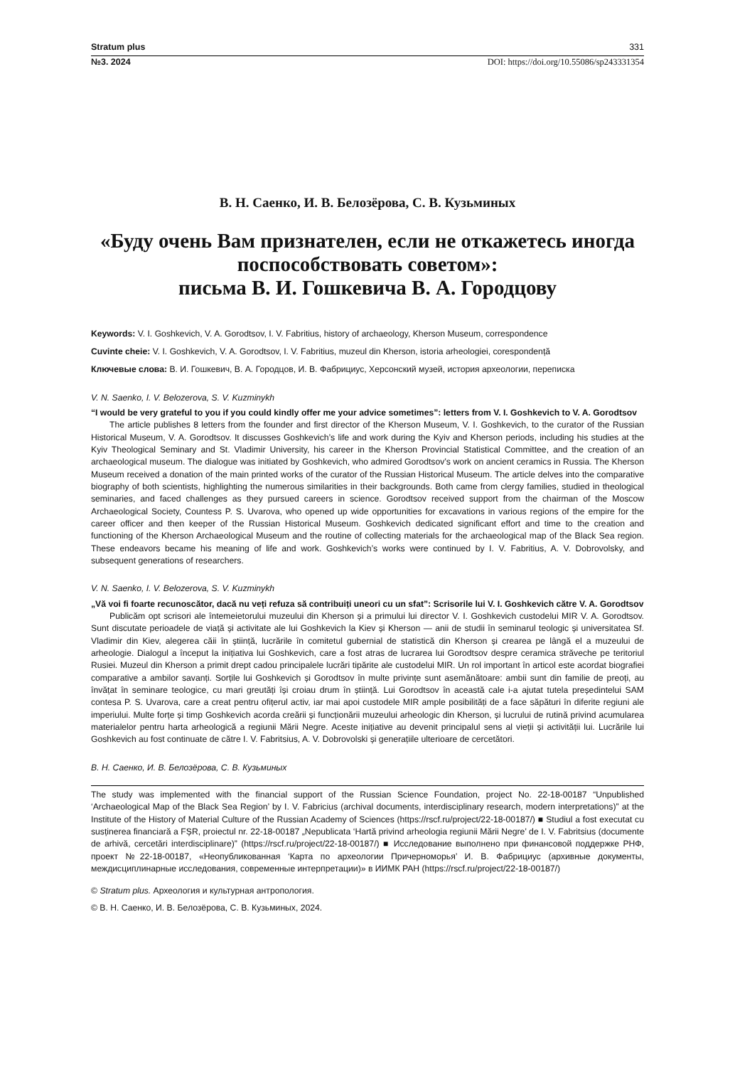Stratum plus 331
№3. 2024 DOI: https://doi.org/10.55086/sp243331354
В. Н. Саенко, И. В. Белозёрова, С. В. Кузьминых
«Буду очень Вам признателен, если не откажетесь иногда поспособствовать советом»:
письма В. И. Гошкевича В. А. Городцову
Keywords: V. I. Goshkevich, V. A. Gorodtsov, I. V. Fabritius, history of archaeology, Kherson Museum, correspondence
Cuvinte cheie: V. I. Goshkevich, V. A. Gorodtsov, I. V. Fabritius, muzeul din Kherson, istoria arheologiei, corespondență
Ключевые слова: В. И. Гошкевич, В. А. Городцов, И. В. Фабрициус, Херсонский музей, история археологии, переписка
V. N. Saenko, I. V. Belozerova, S. V. Kuzminykh
“I would be very grateful to you if you could kindly offer me your advice sometimes”: letters from V. I. Goshkevich to V. A. Gorodtsov
The article publishes 8 letters from the founder and first director of the Kherson Museum, V. I. Goshkevich, to the curator of the Russian Historical Museum, V. A. Gorodtsov. It discusses Goshkevich’s life and work during the Kyiv and Kherson periods, including his studies at the Kyiv Theological Seminary and St. Vladimir University, his career in the Kherson Provincial Statistical Committee, and the creation of an archaeological museum. The dialogue was initiated by Goshkevich, who admired Gorodtsov’s work on ancient ceramics in Russia. The Kherson Museum received a donation of the main printed works of the curator of the Russian Historical Museum. The article delves into the comparative biography of both scientists, highlighting the numerous similarities in their backgrounds. Both came from clergy families, studied in theological seminaries, and faced challenges as they pursued careers in science. Gorodtsov received support from the chairman of the Moscow Archaeological Society, Countess P. S. Uvarova, who opened up wide opportunities for excavations in various regions of the empire for the career officer and then keeper of the Russian Historical Museum. Goshkevich dedicated significant effort and time to the creation and functioning of the Kherson Archaeological Museum and the routine of collecting materials for the archaeological map of the Black Sea region. These endeavors became his meaning of life and work. Goshkevich’s works were continued by I. V. Fabritius, A. V. Dobrovolsky, and subsequent generations of researchers.
V. N. Saenko, I. V. Belozerova, S. V. Kuzminykh
„Vă voi fi foarte recunoscător, dacă nu veți refuza să contribuiți uneori cu un sfat”: Scrisorile lui V. I. Goshkevich către V. A. Gorodtsov
Publicăm opt scrisori ale întemeietorului muzeului din Kherson și a primului lui director V. I. Goshkevich custodelui MIR V. A. Gorodtsov. Sunt discutate perioadele de viață și activitate ale lui Goshkevich la Kiev și Kherson — anii de studii în seminarul teologic și universitatea Sf. Vladimir din Kiev, alegerea căii în știință, lucrările în comitetul gubernial de statistică din Kherson și crearea pe lângă el a muzeului de arheologie. Dialogul a început la inițiativa lui Goshkevich, care a fost atras de lucrarea lui Gorodtsov despre ceramica străveche pe teritoriul Rusiei. Muzeul din Kherson a primit drept cadou principalele lucrări tipărite ale custodelui MIR. Un rol important în articol este acordat biografiei comparative a ambilor savanți. Sorțile lui Goshkevich și Gorodtsov în multe privințe sunt asemănătoare: ambii sunt din familie de preoți, au învățat în seminare teologice, cu mari greutăți își croiau drum în știință. Lui Gorodtsov în această cale i-a ajutat tutela președintelui SAM contesa P. S. Uvarova, care a creat pentru ofițerul activ, iar mai apoi custodele MIR ample posibilități de a face săpături în diferite regiuni ale imperiului. Multe forțe și timp Goshkevich acorda creării și funcționării muzeului arheologic din Kherson, și lucrului de rutină privind acumularea materialelor pentru harta arheologică a regiunii Mării Negre. Aceste inițiative au devenit principalul sens al vieții și activității lui. Lucrările lui Goshkevich au fost continuate de către I. V. Fabritsius, A. V. Dobrovolski și generațiile ulterioare de cercetători.
В. Н. Саенко, И. В. Белозёрова, С. В. Кузьминых
The study was implemented with the financial support of the Russian Science Foundation, project No. 22-18-00187 “Unpublished ‘Archaeological Map of the Black Sea Region’ by I. V. Fabricius (archival documents, interdisciplinary research, modern interpretations)” at the Institute of the History of Material Culture of the Russian Academy of Sciences (https://rscf.ru/project/22-18-00187/) ■ Studiul a fost executat cu susținerea financiară a FȘR, proiectul nr. 22-18-00187 „Nepublicata ‘Hartă privind arheologia regiunii Mării Negre’ de I. V. Fabritsius (documente de arhivă, cercetări interdisciplinare)” (https://rscf.ru/project/22-18-00187/) ■ Исследование выполнено при финансовой поддержке РНФ, проект №22-18-00187, «Неопубликованная ‘Карта по археологии Причерноморья’ И. В. Фабрициус (архивные документы, междисциплинарные исследования, современные интерпретации)» в ИИМК РАН (https://rscf.ru/project/22-18-00187/)
© Stratum plus. Археология и культурная антропология.
© В. Н. Саенко, И. В. Белозёрова, С. В. Кузьминых, 2024.